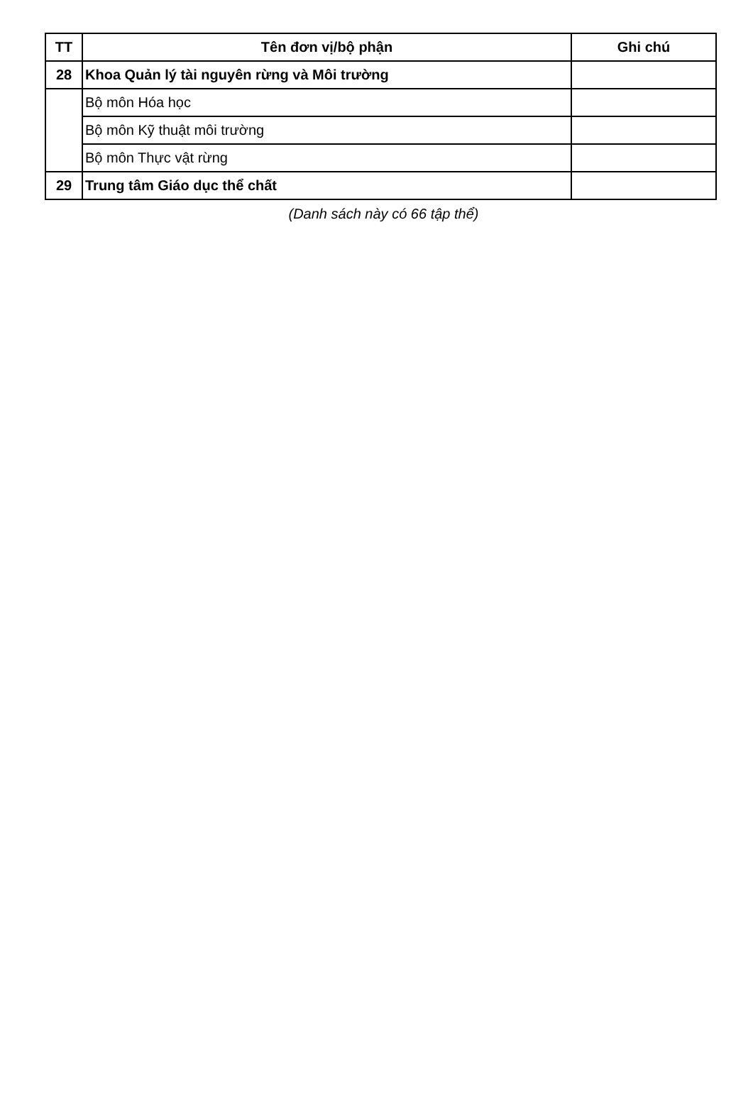| TT | Tên đơn vị/bộ phận | Ghi chú |
| --- | --- | --- |
| 28 | Khoa Quản lý tài nguyên rừng và Môi trường | |
| | Bộ môn Hóa học | |
| | Bộ môn Kỹ thuật môi trường | |
| | Bộ môn Thực vật rừng | |
| 29 | Trung tâm Giáo dục thể chất | |
(Danh sách này có 66 tập thể)